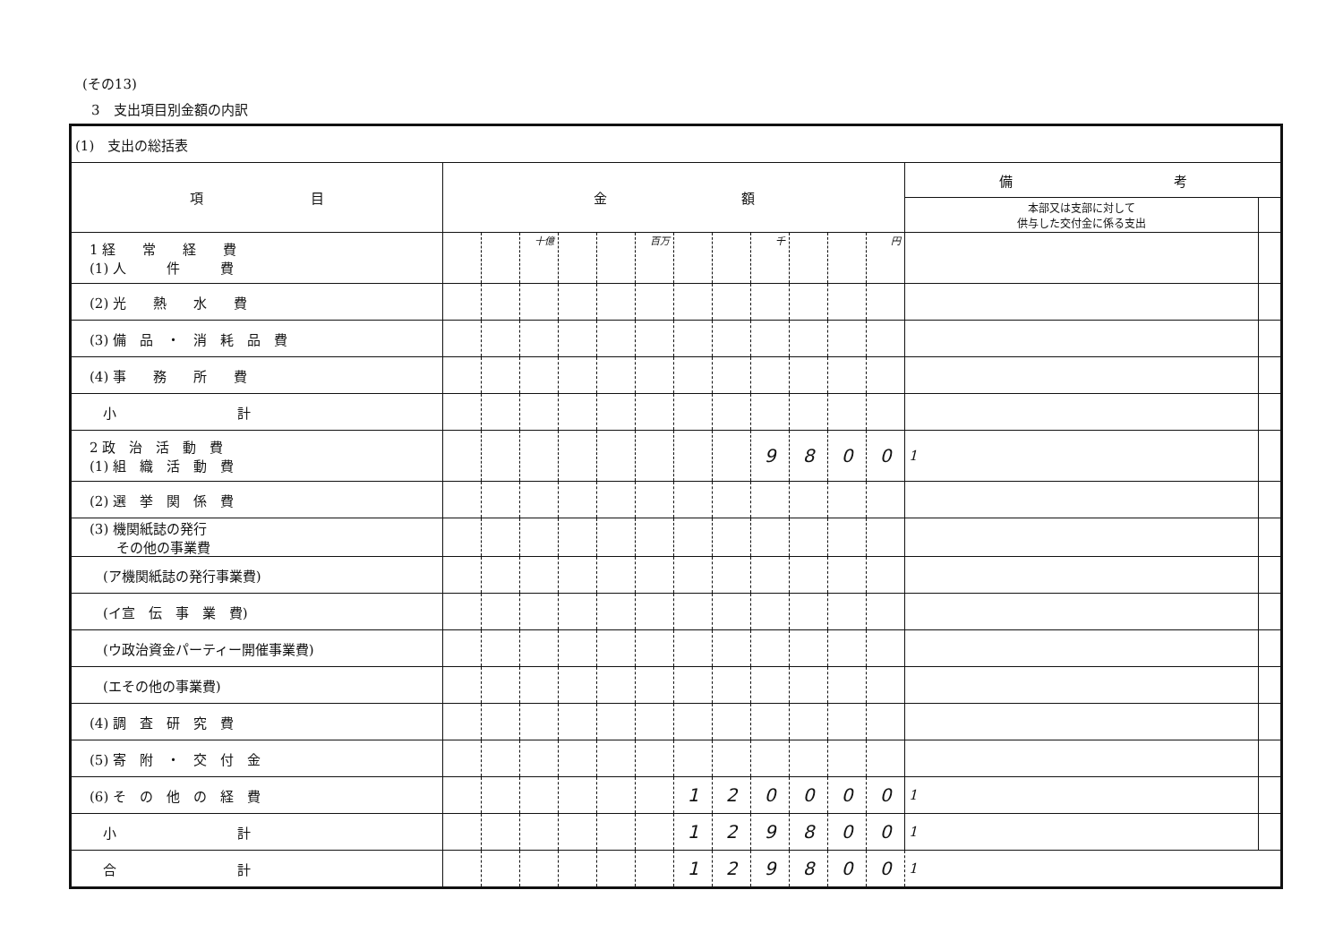(その13)
3　支出項目別金額の内訳
| (1) 支出の総括表 | | | | | | | | | | | | | | |
| 項 目 | 金 額 | | | | | | | | | | | | 備 考 | |
| | | | | | | | | | | | | | 本部又は支部に対して 供与した交付金に係る支出 | |
| 1 経 常 経 費 (1) 人 件 費 | | | 十億 | | | 百万 | | | 千 | | | 円 | | |
| (2) 光 熱 水 費 | | | | | | | | | | | | | | |
| (3) 備 品 ・ 消 耗 品 費 | | | | | | | | | | | | | | |
| (4) 事 務 所 費 | | | | | | | | | | | | | | |
| 小 計 | | | | | | | | | | | | | | |
| 2 政 治 活 動 費 (1) 組 織 活 動 費 | | | | | | | | | 9 | 8 | 0 | 0 | 1 | |
| (2) 選 挙 関 係 費 | | | | | | | | | | | | | | |
| (3) 機関紙誌の発行 その他の事業費 | | | | | | | | | | | | | | |
| (ア機関紙誌の発行事業費) | | | | | | | | | | | | | | |
| (イ宣 伝 事 業 費) | | | | | | | | | | | | | | |
| (ウ政治資金パーティー開催事業費) | | | | | | | | | | | | | | |
| (エその他の事業費) | | | | | | | | | | | | | | |
| (4) 調 査 研 究 費 | | | | | | | | | | | | | | |
| (5) 寄 附 ・ 交 付 金 | | | | | | | | | | | | | | |
| (6) そ の 他 の 経 費 | | | | | | | 1 | 2 | 0 | 0 | 0 | 0 | 1 | |
| 小 計 | | | | | | | 1 | 2 | 9 | 8 | 0 | 0 | 1 | |
| 合 計 | | | | | | | 1 | 2 | 9 | 8 | 0 | 0 | 1 | |